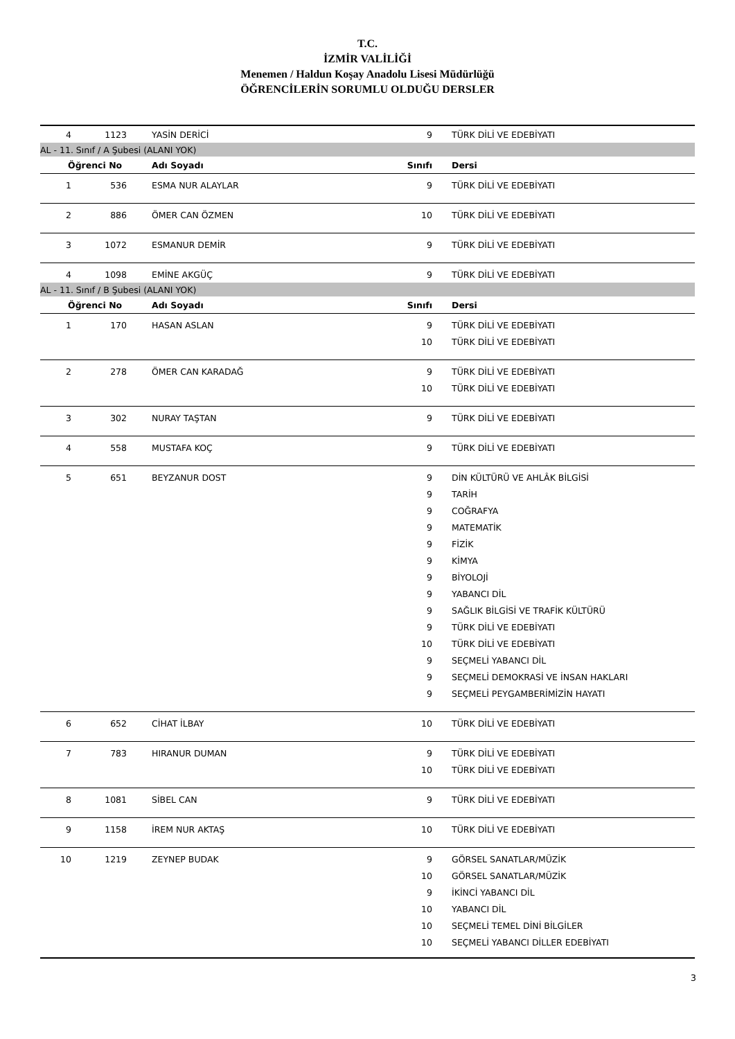T.C.
İZMİR VALİLİĞİ
Menemen / Haldun Koşay Anadolu Lisesi Müdürlüğü
ÖĞRENCİLERİN SORUMLU OLDUĞU DERSLER
| 4 | 1123 | YASİN DERİCİ | 9 | TÜRK DİLİ VE EDEBİYATI |
| AL - 11. Sınıf / A Şubesi (ALANI YOK) | | | | |
| Öğrenci No | | Adı Soyadı | Sınıfı | Dersi |
| 1 | 536 | ESMA NUR ALAYLAR | 9 | TÜRK DİLİ VE EDEBİYATI |
| 2 | 886 | ÖMER CAN ÖZMEN | 10 | TÜRK DİLİ VE EDEBİYATI |
| 3 | 1072 | ESMANUR DEMİR | 9 | TÜRK DİLİ VE EDEBİYATI |
| 4 | 1098 | EMİNE AKGÜÇ | 9 | TÜRK DİLİ VE EDEBİYATI |
| AL - 11. Sınıf / B Şubesi (ALANI YOK) | | | | |
| Öğrenci No | | Adı Soyadı | Sınıfı | Dersi |
| 1 | 170 | HASAN ASLAN | 9 | TÜRK DİLİ VE EDEBİYATI |
| | | | 10 | TÜRK DİLİ VE EDEBİYATI |
| 2 | 278 | ÖMER CAN KARADAĞ | 9 | TÜRK DİLİ VE EDEBİYATI |
| | | | 10 | TÜRK DİLİ VE EDEBİYATI |
| 3 | 302 | NURAY TAŞTAN | 9 | TÜRK DİLİ VE EDEBİYATI |
| 4 | 558 | MUSTAFA KOÇ | 9 | TÜRK DİLİ VE EDEBİYATI |
| 5 | 651 | BEYZANUR DOST | 9 | DİN KÜLTÜRÜ VE AHLÂK BİLGİSİ |
| | | | 9 | TARİH |
| | | | 9 | COĞRAFYA |
| | | | 9 | MATEMATİK |
| | | | 9 | FİZİK |
| | | | 9 | KİMYA |
| | | | 9 | BİYOLOJİ |
| | | | 9 | YABANCI DİL |
| | | | 9 | SAĞLIK BİLGİSİ VE TRAFİK KÜLTÜRÜ |
| | | | 9 | TÜRK DİLİ VE EDEBİYATI |
| | | | 10 | TÜRK DİLİ VE EDEBİYATI |
| | | | 9 | SEÇMELİ YABANCI DİL |
| | | | 9 | SEÇMELİ DEMOKRASİ VE İNSAN HAKLARI |
| | | | 9 | SEÇMELİ PEYGAMBERİMİZİN HAYATI |
| 6 | 652 | CİHAT İLBAY | 10 | TÜRK DİLİ VE EDEBİYATI |
| 7 | 783 | HIRANUR DUMAN | 9 | TÜRK DİLİ VE EDEBİYATI |
| | | | 10 | TÜRK DİLİ VE EDEBİYATI |
| 8 | 1081 | SİBEL CAN | 9 | TÜRK DİLİ VE EDEBİYATI |
| 9 | 1158 | İREM NUR AKTAŞ | 10 | TÜRK DİLİ VE EDEBİYATI |
| 10 | 1219 | ZEYNEP BUDAK | 9 | GÖRSEL SANATLAR/MÜZİK |
| | | | 10 | GÖRSEL SANATLAR/MÜZİK |
| | | | 9 | İKİNCİ YABANCI DİL |
| | | | 10 | YABANCI DİL |
| | | | 10 | SEÇMELİ TEMEL DİNİ BİLGİLER |
| | | | 10 | SEÇMELİ YABANCI DİLLER EDEBİYATI |
3